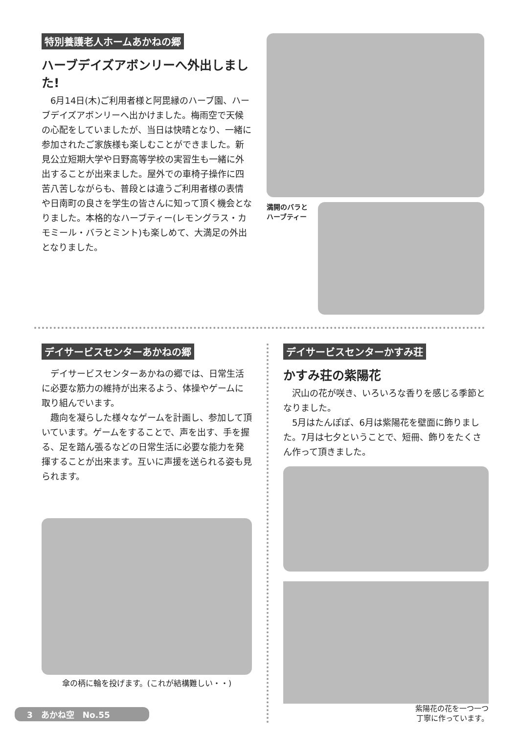特別養護老人ホームあかねの郷
ハーブデイズアボンリーへ外出しました!
6月14日(木)ご利用者様と阿毘縁のハーブ園、ハーブデイズアボンリーへ出かけました。梅雨空で天候の心配をしていましたが、当日は快晴となり、一緒に参加されたご家族様も楽しむことができました。新見公立短期大学や日野高等学校の実習生も一緒に外出することが出来ました。屋外での車椅子操作に四苦八苦しながらも、普段とは違うご利用者様の表情や日南町の良さを学生の皆さんに知って頂く機会となりました。本格的なハーブティー(レモングラス・カモミール・バラとミント)も楽しめて、大満足の外出となりました。
満開のバラと
ハーブティー
デイサービスセンターあかねの郷
デイサービスセンターあかねの郷では、日常生活に必要な筋力の維持が出来るよう、体操やゲームに取り組んでいます。
趣向を凝らした様々なゲームを計画し、参加して頂いています。ゲームをすることで、声を出す、手を握る、足を踏ん張るなどの日常生活に必要な能力を発揮することが出来ます。互いに声援を送られる姿も見られます。
傘の柄に輪を投げます。(これが結構難しい・・)
デイサービスセンターかすみ荘
かすみ荘の紫陽花
沢山の花が咲き、いろいろな香りを感じる季節となりました。
5月はたんぽぽ、6月は紫陽花を壁面に飾りました。7月は七夕ということで、短冊、飾りをたくさん作って頂きました。
紫陽花の花を一つ一つ
丁寧に作っています。
3　あかね空　No.55